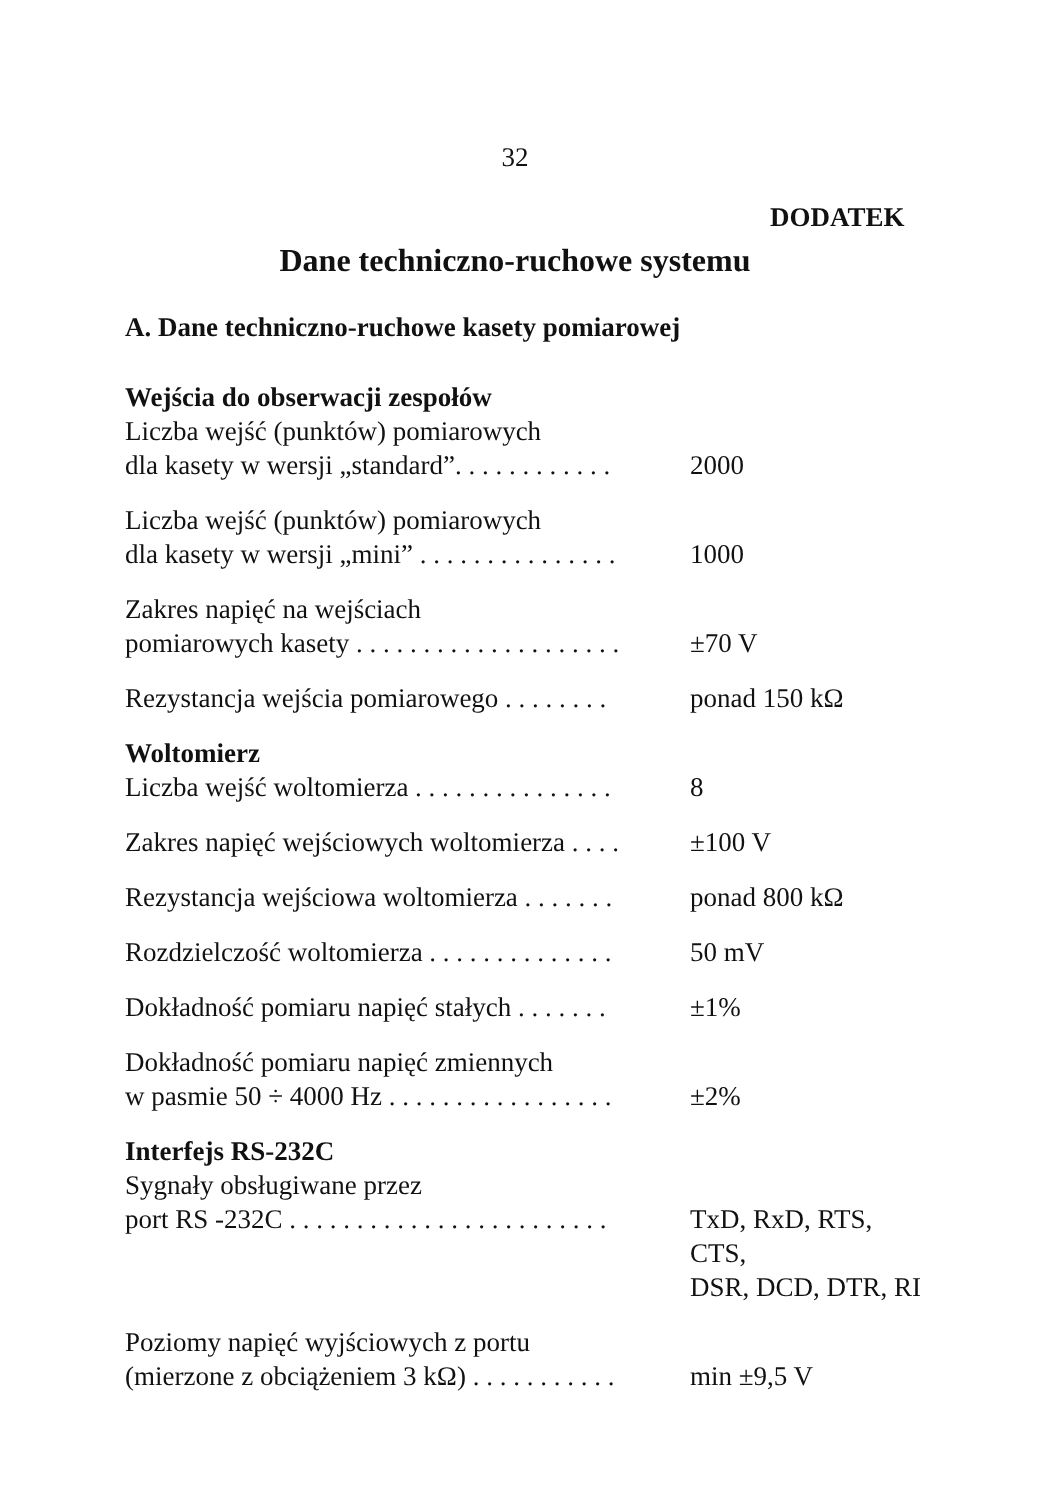32
DODATEK
Dane techniczno-ruchowe systemu
A. Dane techniczno-ruchowe kasety pomiarowej
Wejścia do obserwacji zespołów
Liczba wejść (punktów) pomiarowych
dla kasety w wersji „standard”. . . . . . . . . . . .
2000
Liczba wejść (punktów) pomiarowych
dla kasety w wersji „mini” . . . . . . . . . . . . . . .
1000
Zakres napięć na wejściach
pomiarowych kasety . . . . . . . . . . . . . . . . . . . .
±70 V
Rezystancja wejścia pomiarowego . . . . . . . .
ponad 150 kΩ
Woltomierz
Liczba wejść woltomierza . . . . . . . . . . . . . . .
8
Zakres napięć wejściowych woltomierza . . . .
±100 V
Rezystancja wejściowa woltomierza . . . . . . .
ponad 800 kΩ
Rozdzielczość woltomierza . . . . . . . . . . . . . .
50 mV
Dokładność pomiaru napięć stałych . . . . . . .
±1%
Dokładność pomiaru napięć zmiennych
w pasmie 50 ÷ 4000 Hz . . . . . . . . . . . . . . . . .
±2%
Interfejs RS-232C
Sygnały obsługiwane przez
port RS -232C . . . . . . . . . . . . . . . . . . . . . . . .
TxD, RxD, RTS, CTS,
DSR, DCD, DTR, RI
Poziomy napięć wyjściowych z portu
(mierzone z obciążeniem 3 kΩ) . . . . . . . . . . .
min ±9,5 V